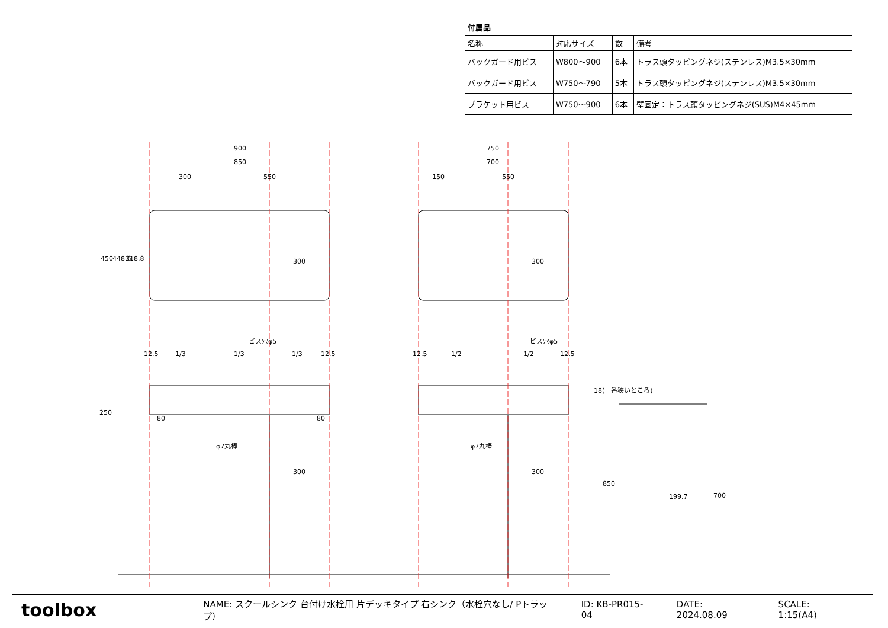付属品
| 名称 | 対応サイズ | 数 | 備考 |
| --- | --- | --- | --- |
| バックガード用ビス | W800～900 | 6本 | トラス頭タッピングネジ(ステンレス)M3.5×30mm |
| バックガード用ビス | W750～790 | 5本 | トラス頭タッピングネジ(ステンレス)M3.5×30mm |
| ブラケット用ビス | W750～900 | 6本 | 壁固定：トラス頭タッピングネジ(SUS)M4×45mm |
900
850
300
550
750
700
150
550
450
448.6
318.8
300
300
ビス穴φ5
ビス穴φ5
12.5
1/3
1/3
1/3
12.5
12.5
1/2
1/2
12.5
250
80
80
φ7丸棒
φ7丸棒
300
300
18(一番狭いところ)
199.7
850
700
toolbox
NAME: スクールシンク 台付け水栓用 片デッキタイプ 右シンク（水栓穴なし/ Pトラップ） ID: KB-PR015-04 DATE: 2024.08.09 SCALE: 1:15(A4)